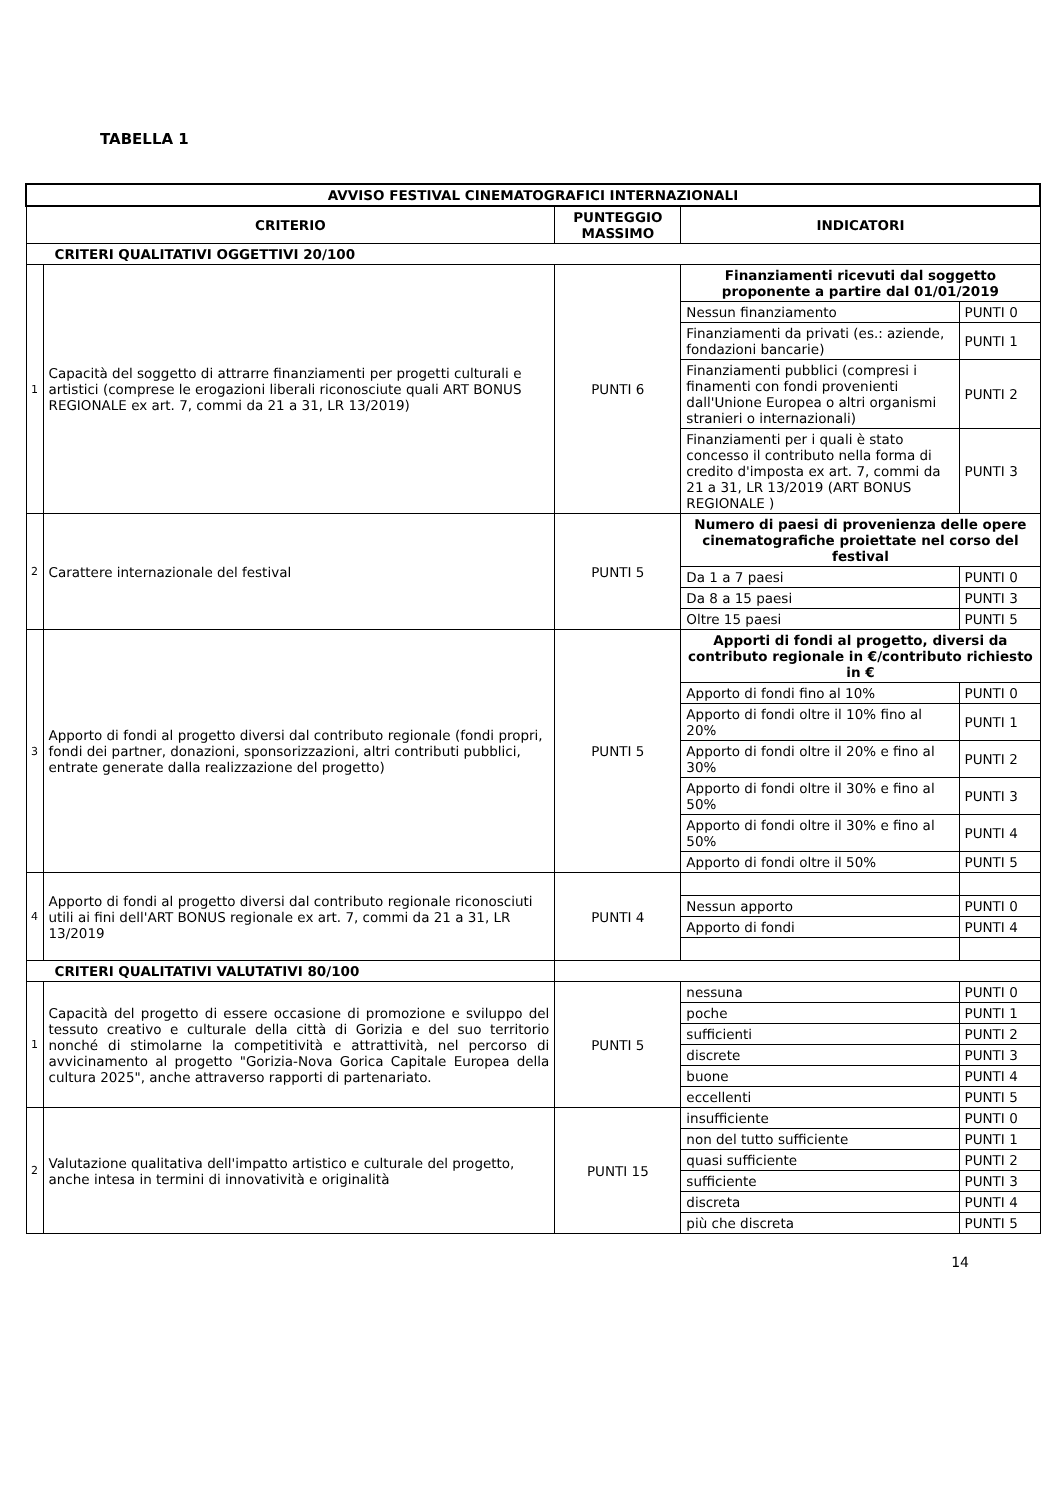TABELLA 1
| AVVISO FESTIVAL CINEMATOGRAFICI INTERNAZIONALI | | | | |
| --- | --- | --- | --- | --- |
| CRITERIO | | PUNTEGGIO MASSIMO | INDICATORI | |
| CRITERI QUALITATIVI OGGETTIVI 20/100 | | | | |
| 1 | Capacità del soggetto di attrarre finanziamenti per progetti culturali e artistici (comprese le erogazioni liberali riconosciute quali ART BONUS REGIONALE ex art. 7, commi da 21 a 31, LR 13/2019) | PUNTI 6 | Finanziamenti ricevuti dal soggetto proponente a partire dal 01/01/2019 | |
| | | | Nessun finanziamento | PUNTI 0 |
| | | | Finanziamenti da privati (es.: aziende, fondazioni bancarie) | PUNTI 1 |
| | | | Finanziamenti pubblici (compresi i finamenti con fondi provenienti dall'Unione Europea o altri organismi stranieri o internazionali) | PUNTI 2 |
| | | | Finanziamenti per i quali è stato concesso il contributo nella forma di credito d'imposta ex art. 7, commi da 21 a 31, LR 13/2019 (ART BONUS REGIONALE ) | PUNTI 3 |
| 2 | Carattere internazionale del festival | PUNTI 5 | Numero di paesi di provenienza delle opere cinematografiche proiettate nel corso del festival | |
| | | | Da 1 a 7 paesi | PUNTI 0 |
| | | | Da 8 a 15 paesi | PUNTI 3 |
| | | | Oltre 15 paesi | PUNTI 5 |
| 3 | Apporto di fondi al progetto diversi dal contributo regionale (fondi propri, fondi dei partner, donazioni, sponsorizzazioni, altri contributi pubblici, entrate generate dalla realizzazione del progetto) | PUNTI 5 | Apporti di fondi al progetto, diversi da contributo regionale in €/contributo richiesto in € | |
| | | | Apporto di fondi fino al 10% | PUNTI 0 |
| | | | Apporto di fondi oltre il 10% fino al 20% | PUNTI 1 |
| | | | Apporto di fondi oltre il 20% e fino al 30% | PUNTI 2 |
| | | | Apporto di fondi oltre il 30% e fino al 50% | PUNTI 3 |
| | | | Apporto di fondi oltre il 30% e fino al 50% | PUNTI 4 |
| | | | Apporto di fondi oltre il 50% | PUNTI 5 |
| 4 | Apporto di fondi al progetto diversi dal contributo regionale riconosciuti utili ai fini dell'ART BONUS regionale ex art. 7, commi da 21 a 31, LR 13/2019 | PUNTI 4 | | |
| | | | Nessun apporto | PUNTI 0 |
| | | | Apporto di fondi | PUNTI 4 |
| CRITERI QUALITATIVI VALUTATIVI 80/100 | | | | |
| 1 | Capacità del progetto di essere occasione di promozione e sviluppo del tessuto creativo e culturale della città di Gorizia e del suo territorio nonché di stimolarne la competitività e attrattività, nel percorso di avvicinamento al progetto "Gorizia-Nova Gorica Capitale Europea della cultura 2025", anche attraverso rapporti di partenariato. | PUNTI 5 | nessuna | PUNTI 0 |
| | | | poche | PUNTI 1 |
| | | | sufficienti | PUNTI 2 |
| | | | discrete | PUNTI 3 |
| | | | buone | PUNTI 4 |
| | | | eccellenti | PUNTI 5 |
| 2 | Valutazione qualitativa dell'impatto artistico e culturale del progetto, anche intesa in termini di innovatività e originalità | PUNTI 15 | insufficiente | PUNTI 0 |
| | | | non del tutto sufficiente | PUNTI 1 |
| | | | quasi sufficiente | PUNTI 2 |
| | | | sufficiente | PUNTI 3 |
| | | | discreta | PUNTI 4 |
| | | | più che discreta | PUNTI 5 |
14